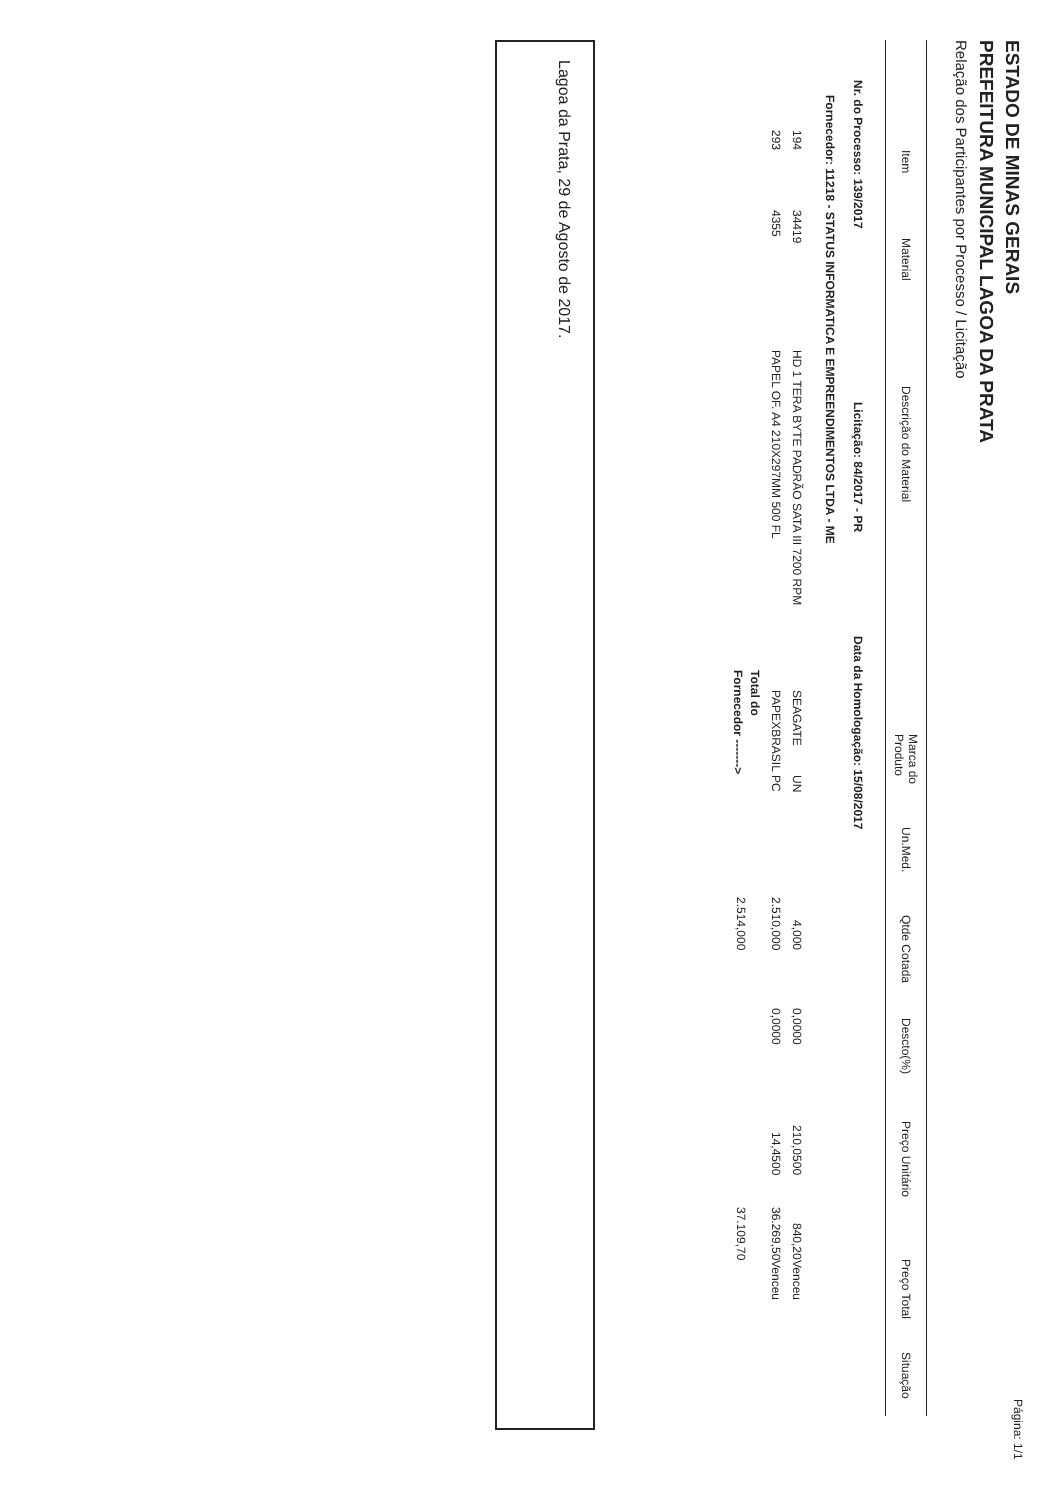ESTADO DE MINAS GERAIS
Página: 1/1
PREFEITURA MUNICIPAL LAGOA DA PRATA
Relação dos Participantes por Processo / Licitação
| Item | Material | Descrição do Material | Marca do Produto | Un.Med. | Qtde Cotada | Descto(%) | Preço Unitário | Preço Total | Situação |
| --- | --- | --- | --- | --- | --- | --- | --- | --- | --- |
Nr. do Processo: 139/2017 Licitação: 84/2017 - PR Data da Homologação: 15/08/2017
Fornecedor: 11218 - STATUS INFORMATICA E EMPREENDIMENTOS LTDA - ME
| 194 | 34419 | HD 1 TERA BYTE PADRÃO SATA III 7200 RPM | SEAGATE | UN | 4,000 | 0,0000 | 210,0500 | 840,20 | Venceu |
| 293 | 4355 | PAPEL OF. A4 210X297MM 500 FL | PAPEXBRASIL | PC | 2.510,000 | 0,0000 | 14,4500 | 36.269,50 | Venceu |
| Total do Fornecedor -------> | | | | | 2.514,000 | | | 37.109,70 | |
Lagoa da Prata, 29 de Agosto de 2017.